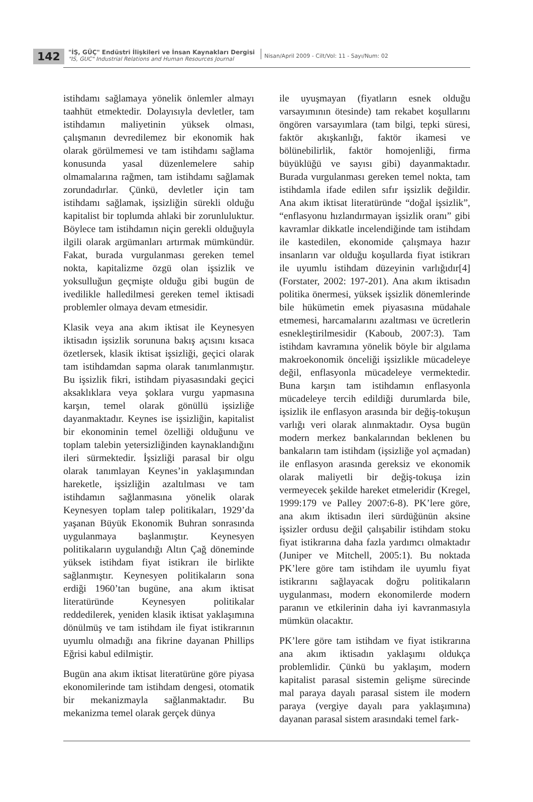142
"İŞ, GÜÇ" Endüstri İlişkileri ve İnsan Kaynakları Dergisi
"IS, GUC" Industrial Relations and Human Resources Journal
Nisan/April 2009 - Cilt/Vol: 11 - Sayı/Num: 02
istihdamı sağlamaya yönelik önlemler almayı taahhüt etmektedir. Dolayısıyla devletler, tam istihdamın maliyetinin yüksek olması, çalışmanın devredilemez bir ekonomik hak olarak görülmemesi ve tam istihdamı sağlama konusunda yasal düzenlemelere sahip olmamalarına rağmen, tam istihdamı sağlamak zorundadırlar. Çünkü, devletler için tam istihdamı sağlamak, işsizliğin sürekli olduğu kapitalist bir toplumda ahlaki bir zorunluluktur. Böylece tam istihdamın niçin gerekli olduğuyla ilgili olarak argümanları artırmak mümkündür. Fakat, burada vurgulanması gereken temel nokta, kapitalizme özgü olan işsizlik ve yoksulluğun geçmişte olduğu gibi bugün de ivedilikle halledilmesi gereken temel iktisadi problemler olmaya devam etmesidir.
Klasik veya ana akım iktisat ile Keynesyen iktisadın işsizlik sorununa bakış açısını kısaca özetlersek, klasik iktisat işsizliği, geçici olarak tam istihdamdan sapma olarak tanımlanmıştır. Bu işsizlik fikri, istihdam piyasasındaki geçici aksaklıklara veya şoklara vurgu yapmasına karşın, temel olarak gönüllü işsizliğe dayanmaktadır. Keynes ise işsizliğin, kapitalist bir ekonominin temel özelliği olduğunu ve toplam talebin yetersizliğinden kaynaklandığını ileri sürmektedir. İşsizliği parasal bir olgu olarak tanımlayan Keynes’in yaklaşımından hareketle, işsizliğin azaltılması ve tam istihdamın sağlanmasına yönelik olarak Keynesyen toplam talep politikaları, 1929’da yaşanan Büyük Ekonomik Buhran sonrasında uygulanmaya başlanmıştır. Keynesyen politikaların uygulandığı Altın Çağ döneminde yüksek istihdam fiyat istikrarı ile birlikte sağlanmıştır. Keynesyen politikaların sona erdiği 1960’tan bugüne, ana akım iktisat literatüründe Keynesyen politikalar reddedilerek, yeniden klasik iktisat yaklaşımına dönülmüş ve tam istihdam ile fiyat istikrarının uyumlu olmadığı ana fikrine dayanan Phillips Eğrisi kabul edilmiştir.
Bugün ana akım iktisat literatürüne göre piyasa ekonomilerinde tam istihdam dengesi, otomatik bir mekanizmayla sağlanmaktadır. Bu mekanizma temel olarak gerçek dünya
ile uyuşmayan (fiyatların esnek olduğu varsayımının ötesinde) tam rekabet koşullarını öngören varsayımlara (tam bilgi, tepki süresi, faktör akışkanlığı, faktör ikamesi ve bölünebilirlik, faktör homojenliği, firma büyüklüğü ve sayısı gibi) dayanmaktadır. Burada vurgulanması gereken temel nokta, tam istihdamla ifade edilen sıfır işsizlik değildir. Ana akım iktisat literatüründe “doğal işsizlik”, “enflasyonu hızlandırmayan işsizlik oranı” gibi kavramlar dikkatle incelendiğinde tam istihdam ile kastedilen, ekonomide çalışmaya hazır insanların var olduğu koşullarda fiyat istikrarı ile uyumlu istihdam düzeyinin varlığıdır[4] (Forstater, 2002: 197-201). Ana akım iktisadın politika önermesi, yüksek işsizlik dönemlerinde bile hükümetin emek piyasasına müdahale etmemesi, harcamalarını azaltması ve ücretlerin esnekleştirilmesidir (Kaboub, 2007:3). Tam istihdam kavramına yönelik böyle bir algılama makroekonomik önceliği işsizlikle mücadeleye değil, enflasyonla mücadeleye vermektedir. Buna karşın tam istihdamın enflasyonla mücadeleye tercih edildiği durumlarda bile, işsizlik ile enflasyon arasında bir değiş-tokuşun varlığı veri olarak alınmaktadır. Oysa bugün modern merkez bankalarından beklenen bu bankaların tam istihdam (işsizliğe yol açmadan) ile enflasyon arasında gereksiz ve ekonomik olarak maliyetli bir değiş-tokuşa izin vermeyecek şekilde hareket etmeleridir (Kregel, 1999:179 ve Palley 2007:6-8). PK’lere göre, ana akım iktisadın ileri sürdüğünün aksine işsizler ordusu değil çalışabilir istihdam stoku fiyat istikrarına daha fazla yardımcı olmaktadır (Juniper ve Mitchell, 2005:1). Bu noktada PK’lere göre tam istihdam ile uyumlu fiyat istikrarını sağlayacak doğru politikaların uygulanması, modern ekonomilerde modern paranın ve etkilerinin daha iyi kavranmasıyla mümkün olacaktır.
PK’lere göre tam istihdam ve fiyat istikrarına ana akım iktisadın yaklaşımı oldukça problemlidir. Çünkü bu yaklaşım, modern kapitalist parasal sistemin gelişme sürecinde mal paraya dayalı parasal sistem ile modern paraya (vergiye dayalı para yaklaşımına) dayanan parasal sistem arasındaki temel fark-